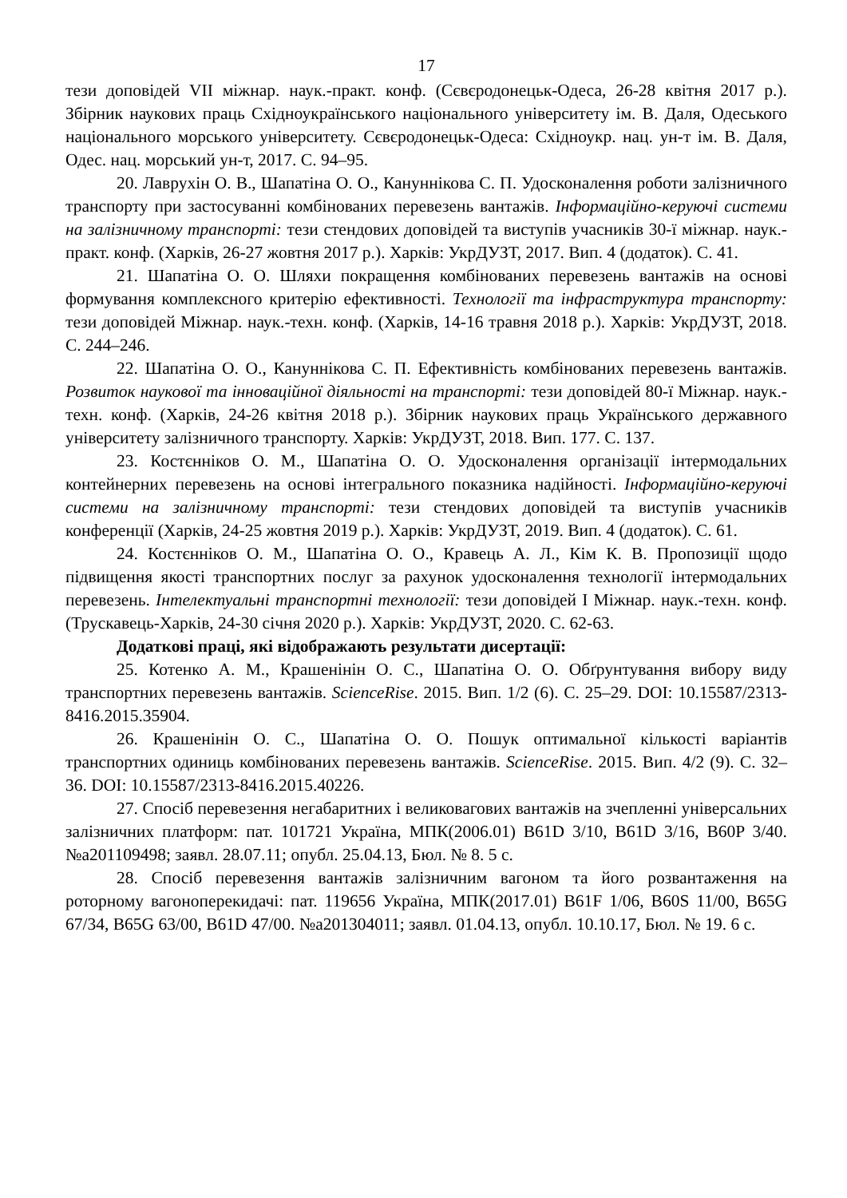17
тези доповідей VII міжнар. наук.-практ. конф. (Сєвєродонецьк-Одеса, 26-28 квітня 2017 р.). Збірник наукових праць Східноукраїнського національного університету ім. В. Даля, Одеського національного морського університету. Сєвєродонецьк-Одеса: Східноукр. нац. ун-т ім. В. Даля, Одес. нац. морський ун-т, 2017. С. 94–95.
20. Лаврухін О. В., Шапатіна О. О., Кануннікова С. П. Удосконалення роботи залізничного транспорту при застосуванні комбінованих перевезень вантажів. Інформаційно-керуючі системи на залізничному транспорті: тези стендових доповідей та виступів учасників 30-ї міжнар. наук.-практ. конф. (Харків, 26-27 жовтня 2017 р.). Харків: УкрДУЗТ, 2017. Вип. 4 (додаток). С. 41.
21. Шапатіна О. О. Шляхи покращення комбінованих перевезень вантажів на основі формування комплексного критерію ефективності. Технології та інфраструктура транспорту: тези доповідей Міжнар. наук.-техн. конф. (Харків, 14-16 травня 2018 р.). Харків: УкрДУЗТ, 2018. С. 244–246.
22. Шапатіна О. О., Кануннікова С. П. Ефективність комбінованих перевезень вантажів. Розвиток наукової та інноваційної діяльності на транспорті: тези доповідей 80-ї Міжнар. наук.-техн. конф. (Харків, 24-26 квітня 2018 р.). Збірник наукових праць Українського державного університету залізничного транспорту. Харків: УкрДУЗТ, 2018. Вип. 177. С. 137.
23. Костєнніков О. М., Шапатіна О. О. Удосконалення організації інтермодальних контейнерних перевезень на основі інтегрального показника надійності. Інформаційно-керуючі системи на залізничному транспорті: тези стендових доповідей та виступів учасників конференції (Харків, 24-25 жовтня 2019 р.). Харків: УкрДУЗТ, 2019. Вип. 4 (додаток). С. 61.
24. Костєнніков О. М., Шапатіна О. О., Кравець А. Л., Кім К. В. Пропозиції щодо підвищення якості транспортних послуг за рахунок удосконалення технології інтермодальних перевезень. Інтелектуальні транспортні технології: тези доповідей I Міжнар. наук.-техн. конф. (Трускавець-Харків, 24-30 січня 2020 р.). Харків: УкрДУЗТ, 2020. С. 62-63.
Додаткові праці, які відображають результати дисертації:
25. Котенко А. М., Крашенінін О. С., Шапатіна О. О. Обґрунтування вибору виду транспортних перевезень вантажів. ScienceRise. 2015. Вип. 1/2 (6). С. 25–29. DOI: 10.15587/2313-8416.2015.35904.
26. Крашенінін О. С., Шапатіна О. О. Пошук оптимальної кількості варіантів транспортних одиниць комбінованих перевезень вантажів. ScienceRise. 2015. Вип. 4/2 (9). С. 32–36. DOI: 10.15587/2313-8416.2015.40226.
27. Спосіб перевезення негабаритних і великовагових вантажів на зчепленні універсальних залізничних платформ: пат. 101721 Україна, МПК(2006.01) B61D 3/10, B61D 3/16, B60P 3/40. №a201109498; заявл. 28.07.11; опубл. 25.04.13, Бюл. № 8. 5 с.
28. Спосіб перевезення вантажів залізничним вагоном та його розвантаження на роторному вагоноперекидачі: пат. 119656 Україна, МПК(2017.01) B61F 1/06, B60S 11/00, B65G 67/34, B65G 63/00, B61D 47/00. №a201304011; заявл. 01.04.13, опубл. 10.10.17, Бюл. № 19. 6 с.